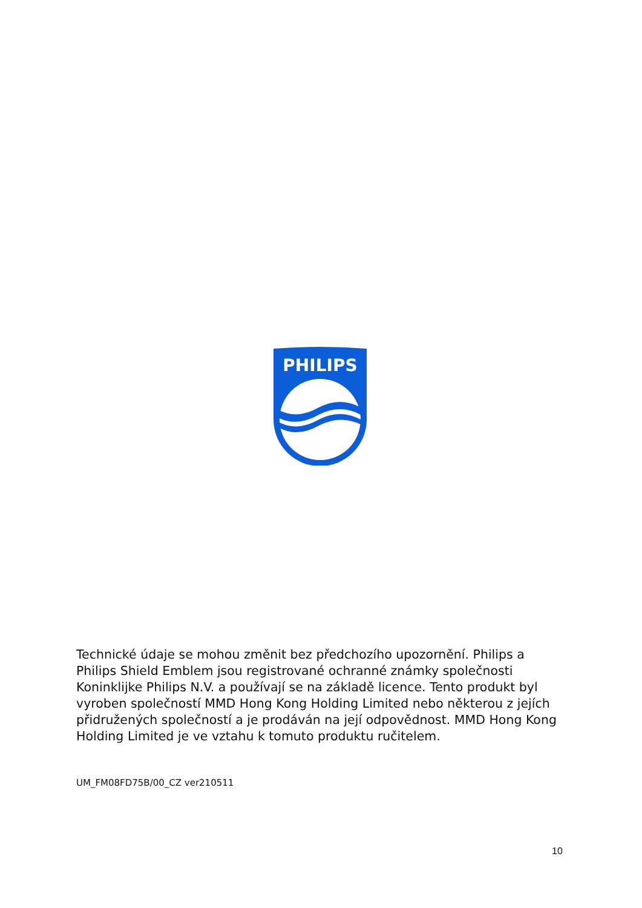PHILIPS
Technické údaje se mohou změnit bez předchozího upozornění. Philips a Philips Shield Emblem jsou registrované ochranné známky společnosti Koninklijke Philips N.V. a používají se na základě licence. Tento produkt byl vyroben společností MMD Hong Kong Holding Limited nebo některou z jejích přidružených společností a je prodáván na její odpovědnost. MMD Hong Kong Holding Limited je ve vztahu k tomuto produktu ručitelem.
UM_FM08FD75B/00_CZ ver210511
10